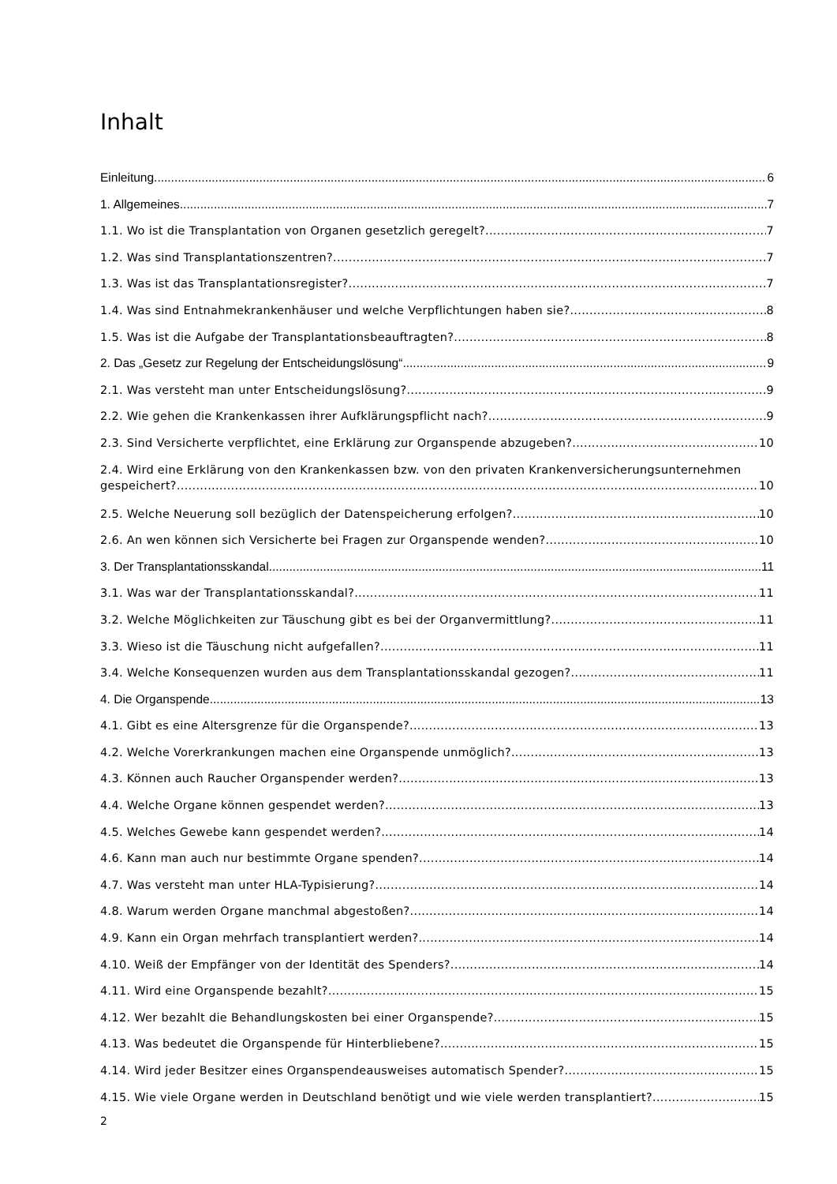Inhalt
Einleitung 6
1. Allgemeines 7
1.1. Wo ist die Transplantation von Organen gesetzlich geregelt? 7
1.2. Was sind Transplantationszentren? 7
1.3. Was ist das Transplantationsregister? 7
1.4. Was sind Entnahmekrankenhäuser und welche Verpflichtungen haben sie? 8
1.5. Was ist die Aufgabe der Transplantationsbeauftragten? 8
2. Das „Gesetz zur Regelung der Entscheidungslösung“ 9
2.1. Was versteht man unter Entscheidungslösung? 9
2.2. Wie gehen die Krankenkassen ihrer Aufklärungspflicht nach? 9
2.3. Sind Versicherte verpflichtet, eine Erklärung zur Organspende abzugeben? 10
2.4. Wird eine Erklärung von den Krankenkassen bzw. von den privaten Krankenversicherungsunternehmen
gespeichert? 10
2.5. Welche Neuerung soll bezüglich der Datenspeicherung erfolgen? 10
2.6. An wen können sich Versicherte bei Fragen zur Organspende wenden? 10
3. Der Transplantationsskandal 11
3.1. Was war der Transplantationsskandal? 11
3.2. Welche Möglichkeiten zur Täuschung gibt es bei der Organvermittlung? 11
3.3. Wieso ist die Täuschung nicht aufgefallen? 11
3.4. Welche Konsequenzen wurden aus dem Transplantationsskandal gezogen? 11
4. Die Organspende 13
4.1. Gibt es eine Altersgrenze für die Organspende? 13
4.2. Welche Vorerkrankungen machen eine Organspende unmöglich? 13
4.3. Können auch Raucher Organspender werden? 13
4.4. Welche Organe können gespendet werden? 13
4.5. Welches Gewebe kann gespendet werden? 14
4.6. Kann man auch nur bestimmte Organe spenden? 14
4.7. Was versteht man unter HLA-Typisierung? 14
4.8. Warum werden Organe manchmal abgestoßen? 14
4.9. Kann ein Organ mehrfach transplantiert werden? 14
4.10. Weiß der Empfänger von der Identität des Spenders? 14
4.11. Wird eine Organspende bezahlt? 15
4.12. Wer bezahlt die Behandlungskosten bei einer Organspende? 15
4.13. Was bedeutet die Organspende für Hinterbliebene? 15
4.14. Wird jeder Besitzer eines Organspendeausweises automatisch Spender? 15
4.15. Wie viele Organe werden in Deutschland benötigt und wie viele werden transplantiert? 15
2